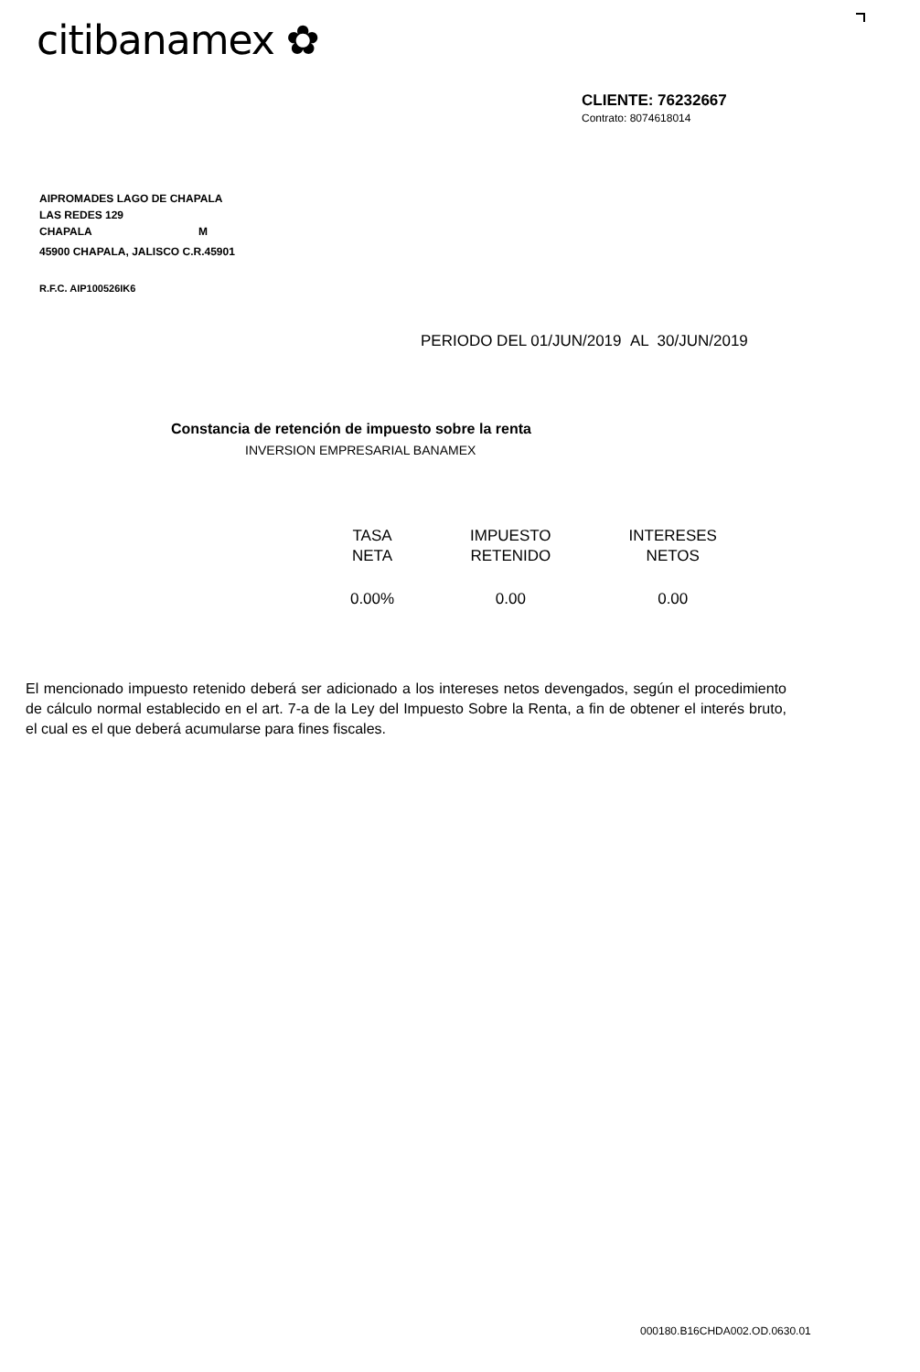citibanamex ✿
CLIENTE: 76232667
Contrato: 8074618014
AIPROMADES LAGO DE CHAPALA
LAS REDES 129
CHAPALA M
45900 CHAPALA, JALISCO C.R.45901
R.F.C. AIP100526IK6
PERIODO DEL 01/JUN/2019 AL 30/JUN/2019
Constancia de retención de impuesto sobre la renta
INVERSION EMPRESARIAL BANAMEX
| TASA NETA | IMPUESTO RETENIDO | INTERESES NETOS |
| --- | --- | --- |
| 0.00% | 0.00 | 0.00 |
El mencionado impuesto retenido deberá ser adicionado a los intereses netos devengados, según el procedimiento de cálculo normal establecido en el art. 7-a de la Ley del Impuesto Sobre la Renta, a fin de obtener el interés bruto, el cual es el que deberá acumularse para fines fiscales.
000180.B16CHDA002.OD.0630.01